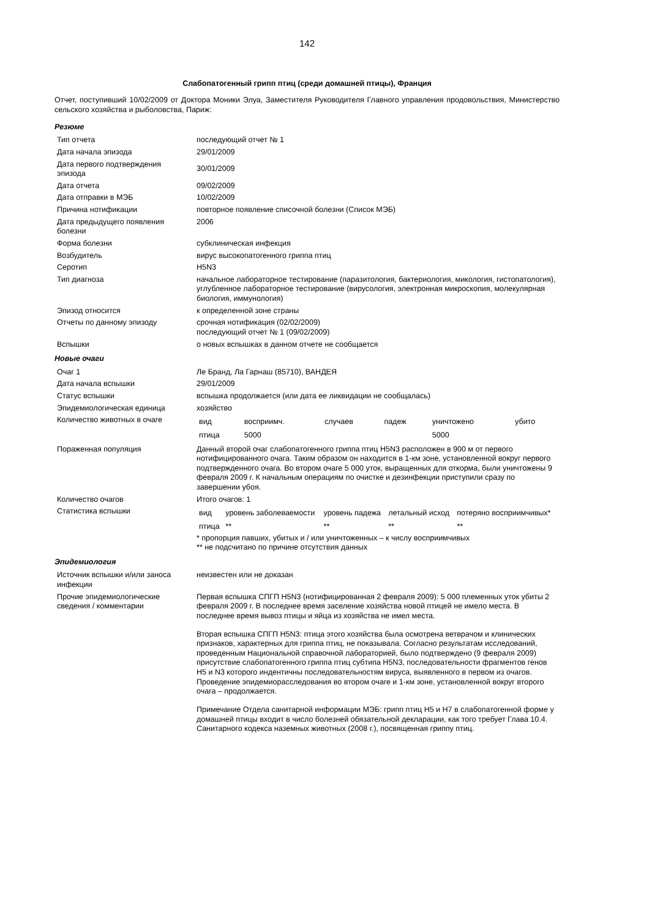142
Слабопатогенный грипп птиц (среди домашней птицы), Франция
Отчет, поступивший 10/02/2009 от Доктора Моники Элуа, Заместителя Руководителя Главного управления продовольствия, Министерство сельского хозяйства и рыболовства, Париж:
Резюме
| Тип отчета | последующий отчет № 1 |
| Дата начала эпизода | 29/01/2009 |
| Дата первого подтверждения эпизода | 30/01/2009 |
| Дата отчета | 09/02/2009 |
| Дата отправки в МЭБ | 10/02/2009 |
| Причина нотификации | повторное появление списочной болезни (Список МЭБ) |
| Дата предыдущего появления болезни | 2006 |
| Форма болезни | субклиническая инфекция |
| Возбудитель | вирус высокопатогенного гриппа птиц |
| Серотип | H5N3 |
| Тип диагноза | начальное лабораторное тестирование (паразитология, бактериология, микология, гистопатология), углубленное лабораторное тестирование (вирусология, электронная микроскопия, молекулярная биология, иммунология) |
| Эпизод относится | к определенной зоне страны |
| Отчеты по данному эпизоду | срочная нотификация (02/02/2009) последующий отчет № 1 (09/02/2009) |
| Вспышки | о новых вспышках в данном отчете не сообщается |
Новые очаги
| Очаг 1 | Ле Бранд, Ла Гарнаш (85710), ВАНДЕЯ |
| Дата начала вспышки | 29/01/2009 |
| Статус вспышки | вспышка продолжается (или дата ее ликвидации не сообщалась) |
| Эпидемиологическая единица | хозяйство |
| Количество животных в очаге | / вид / восприимч. / случаев / падеж / уничтожено / убито / / птица / 5000 / / / 5000 / / |
| Пораженная популяция | Данный второй очаг слабопатогенного гриппа птиц H5N3 расположен в 900 м от первого нотифицированного очага. Таким образом он находится в 1-км зоне, установленной вокруг первого подтвержденного очага. Во втором очаге 5 000 уток, выращенных для откорма, были уничтожены 9 февраля 2009 г. К начальным операциям по очистке и дезинфекции приступили сразу по завершении убоя. |
| Количество очагов | Итого очагов: 1 |
| Статистика вспышки | / вид / уровень заболеваемости / уровень падежа / летальный исход / потеряно восприимчивых* / / птица / ** / ** / ** / ** / * пропорция павших, убитых и / или уничтоженных – к числу восприимчивых ** не подсчитано по причине отсутствия данных |
Эпидемиология
| Источник вспышки и/или заноса инфекции | неизвестен или не доказан |
| Прочие эпидемиологические сведения / комментарии | Первая вспышка СПГП H5N3 (нотифицированная 2 февраля 2009): 5 000 племенных уток убиты 2 февраля 2009 г. В последнее время заселение хозяйства новой птицей не имело места. В последнее время вывоз птицы и яйца из хозяйства не имел места. Вторая вспышка СПГП H5N3: птица этого хозяйства была осмотрена ветврачом и клинических признаков, характерных для гриппа птиц, не показывала. Согласно результатам исследований, проведенным Национальной справочной лабораторией, было подтверждено (9 февраля 2009) присутствие слабопатогенного гриппа птиц субтипа H5N3, последовательности фрагментов генов H5 и N3 которого индентичны последовательностям вируса, выявленного в первом из очагов. Проведение эпидемиорасследования во втором очаге и 1-км зоне, установленной вокруг второго очага – продолжается. Примечание Отдела санитарной информации МЭБ: грипп птиц H5 и H7 в слабопатогенной форме у домашней птицы входит в число болезней обязательной декларации, как того требует Глава 10.4. Санитарного кодекса наземных животных (2008 г.), посвященная гриппу птиц. |